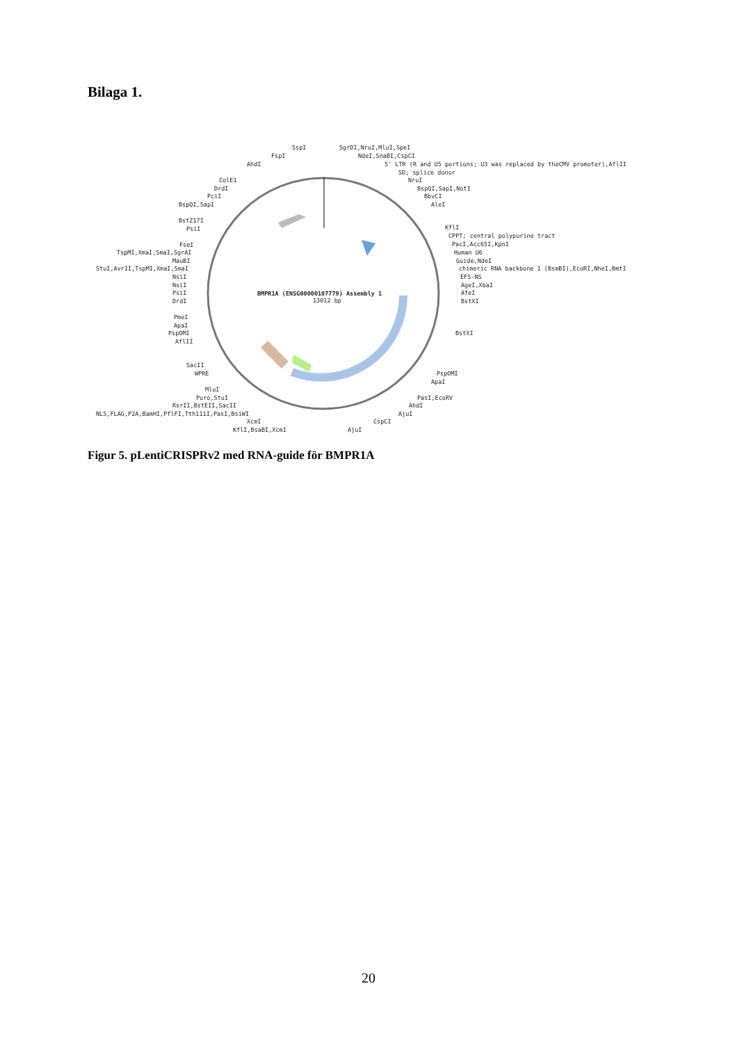Bilaga 1.
BMPR1A (ENSG00000107779) Assembly 1
13012 bp
SspI
SgrDI,NruI,MluI,SpeI
NdeI,SnaBI,CspCI
FspI
AhdI
5' LTR (R and U5 portions; U3 was replaced by theCMV promoter),AflII
SD; splice donor
ColE1
NruI
DrdI
BspQI,SapI,NotI
PciI
BbvCI
BspQI,SapI
AleI
BstZ17I
PsiI
KflI
CPPT; central polypurine tract
PacI,Acc65I,KpnI
FseI
TspMI,XmaI,SmaI,SgrAI
Human U6
MauBI
Guide,NdeI
StuI,AvrII,TspMI,XmaI,SmaI
chimeric RNA backbone 1 (BsmBI),EcoRI,NheI,BmtI
NsiI
EFS-NS
NsiI
AgeI,XbaI
PsiI
AfeI
DrdI
BstXI
PmeI
ApaI
PspOMI
AflII
BstXI
SacII
WPRE
PspOMI
ApaI
MluI
Puro,StuI
PasI,EcoRV
RsrII,BstEII,SacII
AhdI
NLS,FLAG,P2A,BamHI,PflFI,Tth111I,PasI,BsiWI
AjuI
XcmI
CspCI
KflI,BsaBI,XcmI
AjuI
Figur 5. pLentiCRISPRv2 med RNA-guide för BMPR1A
20